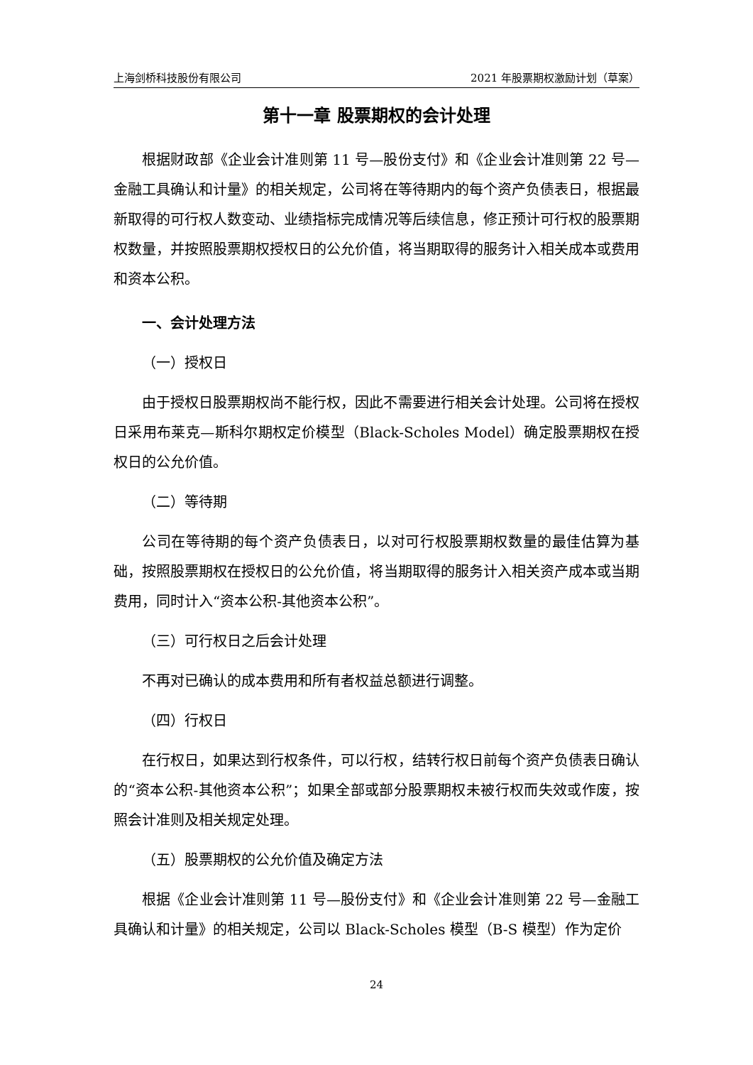上海剑桥科技股份有限公司 2021 年股票期权激励计划（草案）
第十一章 股票期权的会计处理
根据财政部《企业会计准则第 11 号—股份支付》和《企业会计准则第 22 号—金融工具确认和计量》的相关规定，公司将在等待期内的每个资产负债表日，根据最新取得的可行权人数变动、业绩指标完成情况等后续信息，修正预计可行权的股票期权数量，并按照股票期权授权日的公允价值，将当期取得的服务计入相关成本或费用和资本公积。
一、会计处理方法
（一）授权日
由于授权日股票期权尚不能行权，因此不需要进行相关会计处理。公司将在授权日采用布莱克—斯科尔期权定价模型（Black-Scholes Model）确定股票期权在授权日的公允价值。
（二）等待期
公司在等待期的每个资产负债表日，以对可行权股票期权数量的最佳估算为基础，按照股票期权在授权日的公允价值，将当期取得的服务计入相关资产成本或当期费用，同时计入“资本公积-其他资本公积”。
（三）可行权日之后会计处理
不再对已确认的成本费用和所有者权益总额进行调整。
（四）行权日
在行权日，如果达到行权条件，可以行权，结转行权日前每个资产负债表日确认的“资本公积-其他资本公积”；如果全部或部分股票期权未被行权而失效或作废，按照会计准则及相关规定处理。
（五）股票期权的公允价值及确定方法
根据《企业会计准则第 11 号—股份支付》和《企业会计准则第 22 号—金融工具确认和计量》的相关规定，公司以 Black-Scholes 模型（B-S 模型）作为定价
24